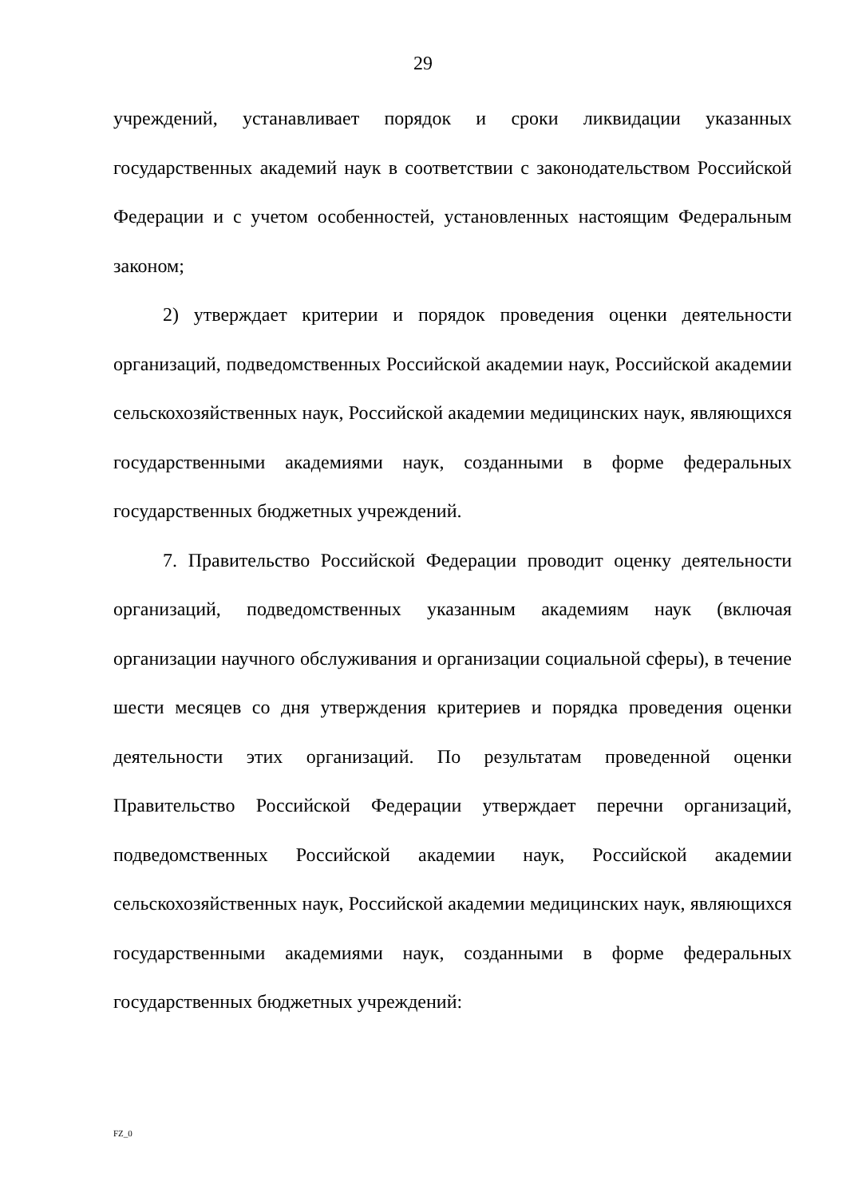29
учреждений, устанавливает порядок и сроки ликвидации указанных государственных академий наук в соответствии с законодательством Российской Федерации и с учетом особенностей, установленных настоящим Федеральным законом;
2) утверждает критерии и порядок проведения оценки деятельности организаций, подведомственных Российской академии наук, Российской академии сельскохозяйственных наук, Российской академии медицинских наук, являющихся государственными академиями наук, созданными в форме федеральных государственных бюджетных учреждений.
7. Правительство Российской Федерации проводит оценку деятельности организаций, подведомственных указанным академиям наук (включая организации научного обслуживания и организации социальной сферы), в течение шести месяцев со дня утверждения критериев и порядка проведения оценки деятельности этих организаций. По результатам проведенной оценки Правительство Российской Федерации утверждает перечни организаций, подведомственных Российской академии наук, Российской академии сельскохозяйственных наук, Российской академии медицинских наук, являющихся государственными академиями наук, созданными в форме федеральных государственных бюджетных учреждений:
FZ_0